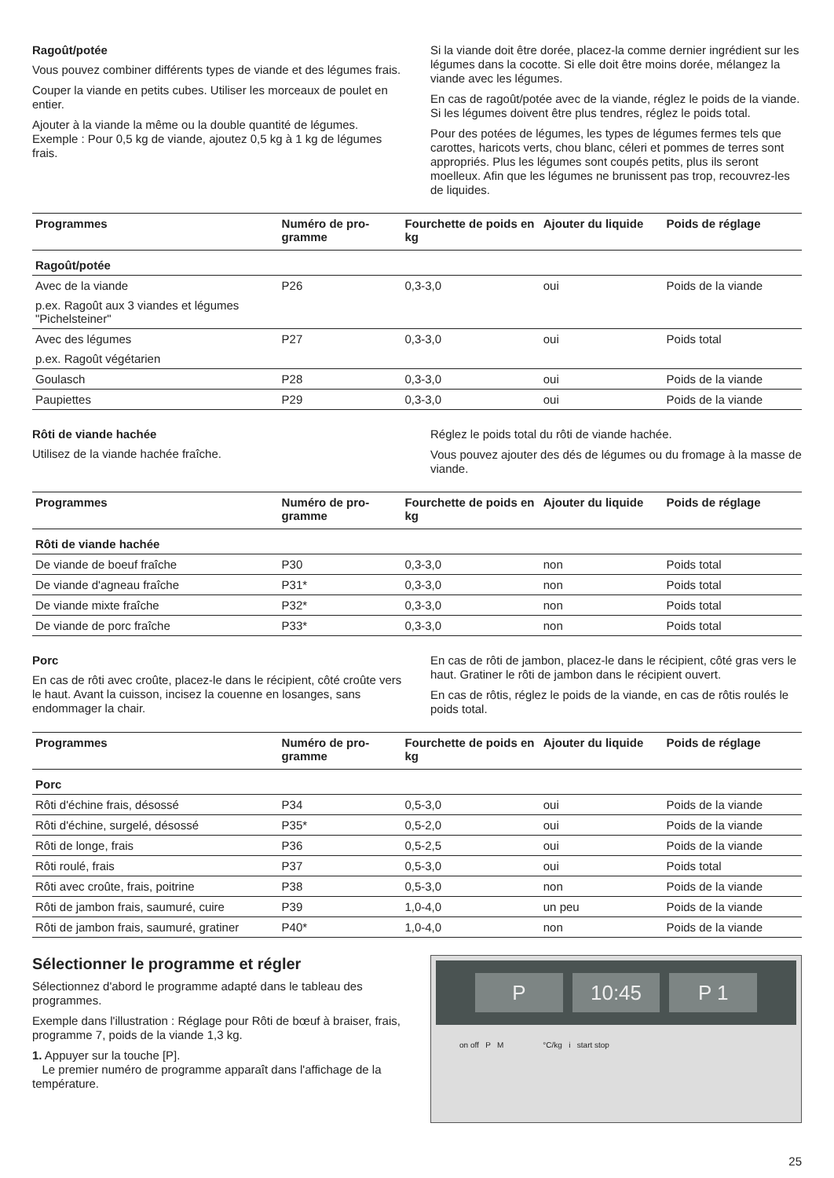Ragoût/potée
Vous pouvez combiner différents types de viande et des légumes frais.
Couper la viande en petits cubes. Utiliser les morceaux de poulet en entier.
Ajouter à la viande la même ou la double quantité de légumes. Exemple : Pour 0,5 kg de viande, ajoutez 0,5 kg à 1 kg de légumes frais.
Si la viande doit être dorée, placez-la comme dernier ingrédient sur les légumes dans la cocotte. Si elle doit être moins dorée, mélangez la viande avec les légumes.
En cas de ragoût/potée avec de la viande, réglez le poids de la viande. Si les légumes doivent être plus tendres, réglez le poids total.
Pour des potées de légumes, les types de légumes fermes tels que carottes, haricots verts, chou blanc, céleri et pommes de terres sont appropriés. Plus les légumes sont coupés petits, plus ils seront moelleux. Afin que les légumes ne brunissent pas trop, recouvrez-les de liquides.
| Programmes | Numéro de pro-gramme | Fourchette de poids en kg | Ajouter du liquide | Poids de réglage |
| --- | --- | --- | --- | --- |
| Ragoût/potée | | | | |
| Avec de la viande | P26 | 0,3-3,0 | oui | Poids de la viande |
| p.ex. Ragoût aux 3 viandes et légumes "Pichelsteiner" | | | | |
| Avec des légumes | P27 | 0,3-3,0 | oui | Poids total |
| p.ex. Ragoût végétarien | | | | |
| Goulasch | P28 | 0,3-3,0 | oui | Poids de la viande |
| Paupiettes | P29 | 0,3-3,0 | oui | Poids de la viande |
Rôti de viande hachée
Utilisez de la viande hachée fraîche.
Réglez le poids total du rôti de viande hachée.
Vous pouvez ajouter des dés de légumes ou du fromage à la masse de viande.
| Programmes | Numéro de pro-gramme | Fourchette de poids en kg | Ajouter du liquide | Poids de réglage |
| --- | --- | --- | --- | --- |
| Rôti de viande hachée | | | | |
| De viande de boeuf fraîche | P30 | 0,3-3,0 | non | Poids total |
| De viande d'agneau fraîche | P31* | 0,3-3,0 | non | Poids total |
| De viande mixte fraîche | P32* | 0,3-3,0 | non | Poids total |
| De viande de porc fraîche | P33* | 0,3-3,0 | non | Poids total |
Porc
En cas de rôti avec croûte, placez-le dans le récipient, côté croûte vers le haut. Avant la cuisson, incisez la couenne en losanges, sans endommager la chair.
En cas de rôti de jambon, placez-le dans le récipient, côté gras vers le haut. Gratiner le rôti de jambon dans le récipient ouvert.
En cas de rôtis, réglez le poids de la viande, en cas de rôtis roulés le poids total.
| Programmes | Numéro de pro-gramme | Fourchette de poids en kg | Ajouter du liquide | Poids de réglage |
| --- | --- | --- | --- | --- |
| Porc | | | | |
| Rôti d'échine frais, désossé | P34 | 0,5-3,0 | oui | Poids de la viande |
| Rôti d'échine, surgelé, désossé | P35* | 0,5-2,0 | oui | Poids de la viande |
| Rôti de longe, frais | P36 | 0,5-2,5 | oui | Poids de la viande |
| Rôti roulé, frais | P37 | 0,5-3,0 | oui | Poids total |
| Rôti avec croûte, frais, poitrine | P38 | 0,5-3,0 | non | Poids de la viande |
| Rôti de jambon frais, saumuré, cuire | P39 | 1,0-4,0 | un peu | Poids de la viande |
| Rôti de jambon frais, saumuré, gratiner | P40* | 1,0-4,0 | non | Poids de la viande |
Sélectionner le programme et régler
Sélectionnez d'abord le programme adapté dans le tableau des programmes.
Exemple dans l'illustration : Réglage pour Rôti de bœuf à braiser, frais, programme 7, poids de la viande 1,3 kg.
1. Appuyer sur la touche [P].
Le premier numéro de programme apparaît dans l'affichage de la température.
P 10:45 P 1
on off P M °C/kg i start stop
25